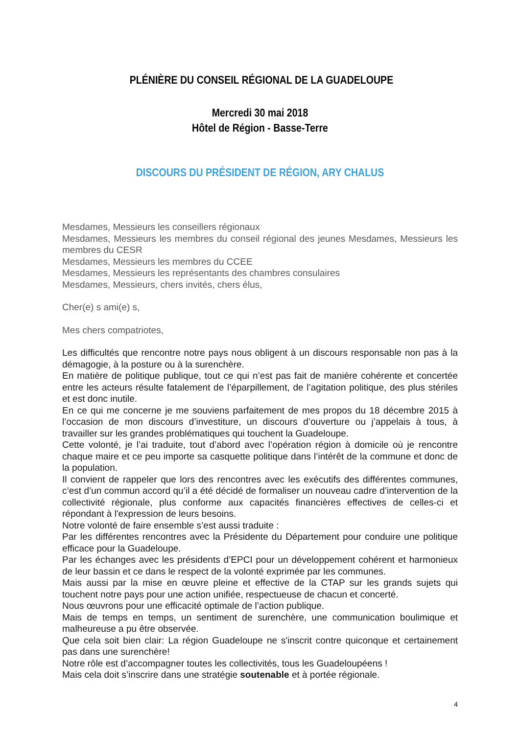PLÉNIÈRE DU CONSEIL RÉGIONAL DE LA GUADELOUPE
Mercredi 30 mai 2018
Hôtel de Région - Basse-Terre
DISCOURS DU PRÉSIDENT DE RÉGION, ARY CHALUS
Mesdames, Messieurs les conseillers régionaux
Mesdames, Messieurs les membres du conseil régional des jeunes Mesdames, Messieurs les membres du CESR
Mesdames, Messieurs les membres du CCEE
Mesdames, Messieurs les représentants des chambres consulaires
Mesdames, Messieurs, chers invités, chers élus,
Cher(e) s ami(e) s,
Mes chers compatriotes,
Les difficultés que rencontre notre pays nous obligent à un discours responsable non pas à la démagogie, à la posture ou à la surenchère.
En matière de politique publique, tout ce qui n’est pas fait de manière cohérente et concertée entre les acteurs résulte fatalement de l’éparpillement, de l’agitation politique, des plus stériles et est donc inutile.
En ce qui me concerne je me souviens parfaitement de mes propos du 18 décembre 2015 à l’occasion de mon discours d’investiture, un discours d’ouverture ou j’appelais à tous, à travailler sur les grandes problématiques qui touchent la Guadeloupe.
Cette volonté, je l’ai traduite, tout d’abord avec l’opération région à domicile où je rencontre chaque maire et ce peu importe sa casquette politique dans l’intérêt de la commune et donc de la population.
Il convient de rappeler que lors des rencontres avec les exécutifs des différentes communes, c’est d’un commun accord qu’il a été décidé de formaliser un nouveau cadre d’intervention de la collectivité régionale, plus conforme aux capacités financières effectives de celles-ci et répondant à l'expression de leurs besoins.
Notre volonté de faire ensemble s’est aussi traduite :
Par les différentes rencontres avec la Présidente du Département pour conduire une politique efficace pour la Guadeloupe.
Par les échanges avec les présidents d’EPCI pour un développement cohérent et harmonieux de leur bassin et ce dans le respect de la volonté exprimée par les communes.
Mais aussi par la mise en œuvre pleine et effective de la CTAP sur les grands sujets qui touchent notre pays pour une action unifiée, respectueuse de chacun et concerté.
Nous œuvrons pour une efficacité optimale de l’action publique.
Mais de temps en temps, un sentiment de surenchère, une communication boulimique et malheureuse a pu être observée.
Que cela soit bien clair: La région Guadeloupe ne s'inscrit contre quiconque et certainement pas dans une surenchère!
Notre rôle est d’accompagner toutes les collectivités, tous les Guadeloupéens !
Mais cela doit s’inscrire dans une stratégie soutenable et à portée régionale.
4